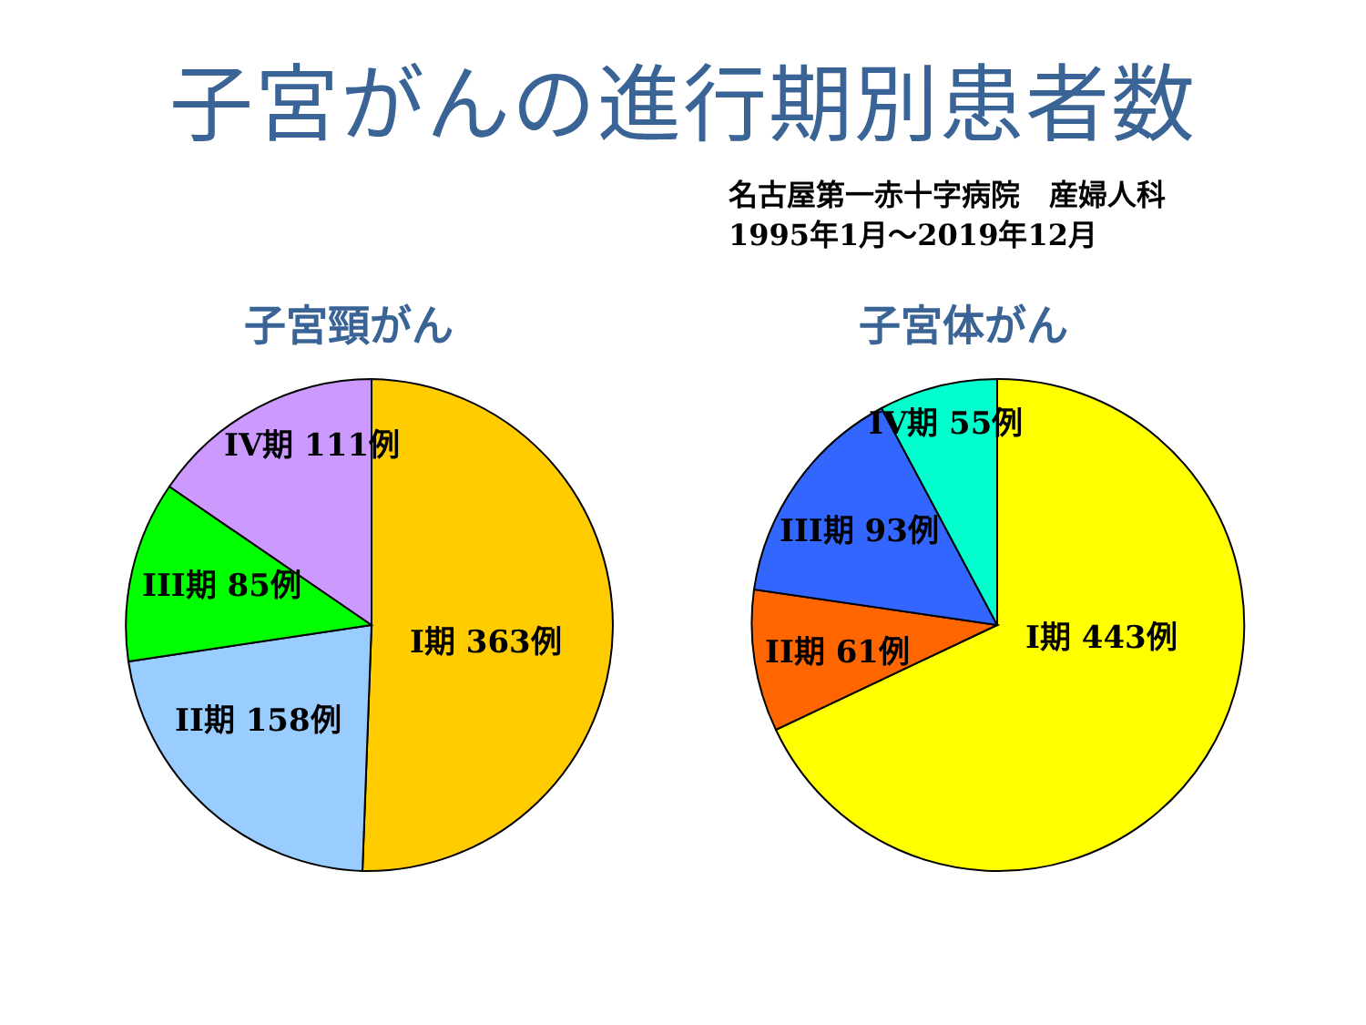子宮がんの進行期別患者数
名古屋第一赤十字病院　産婦人科
1995年1月～2019年12月
子宮頸がん 子宮体がん
I期 363例
II期 158例
III期 85例
IV期 111例
I期 443例
II期 61例
III期 93例
IV期 55例